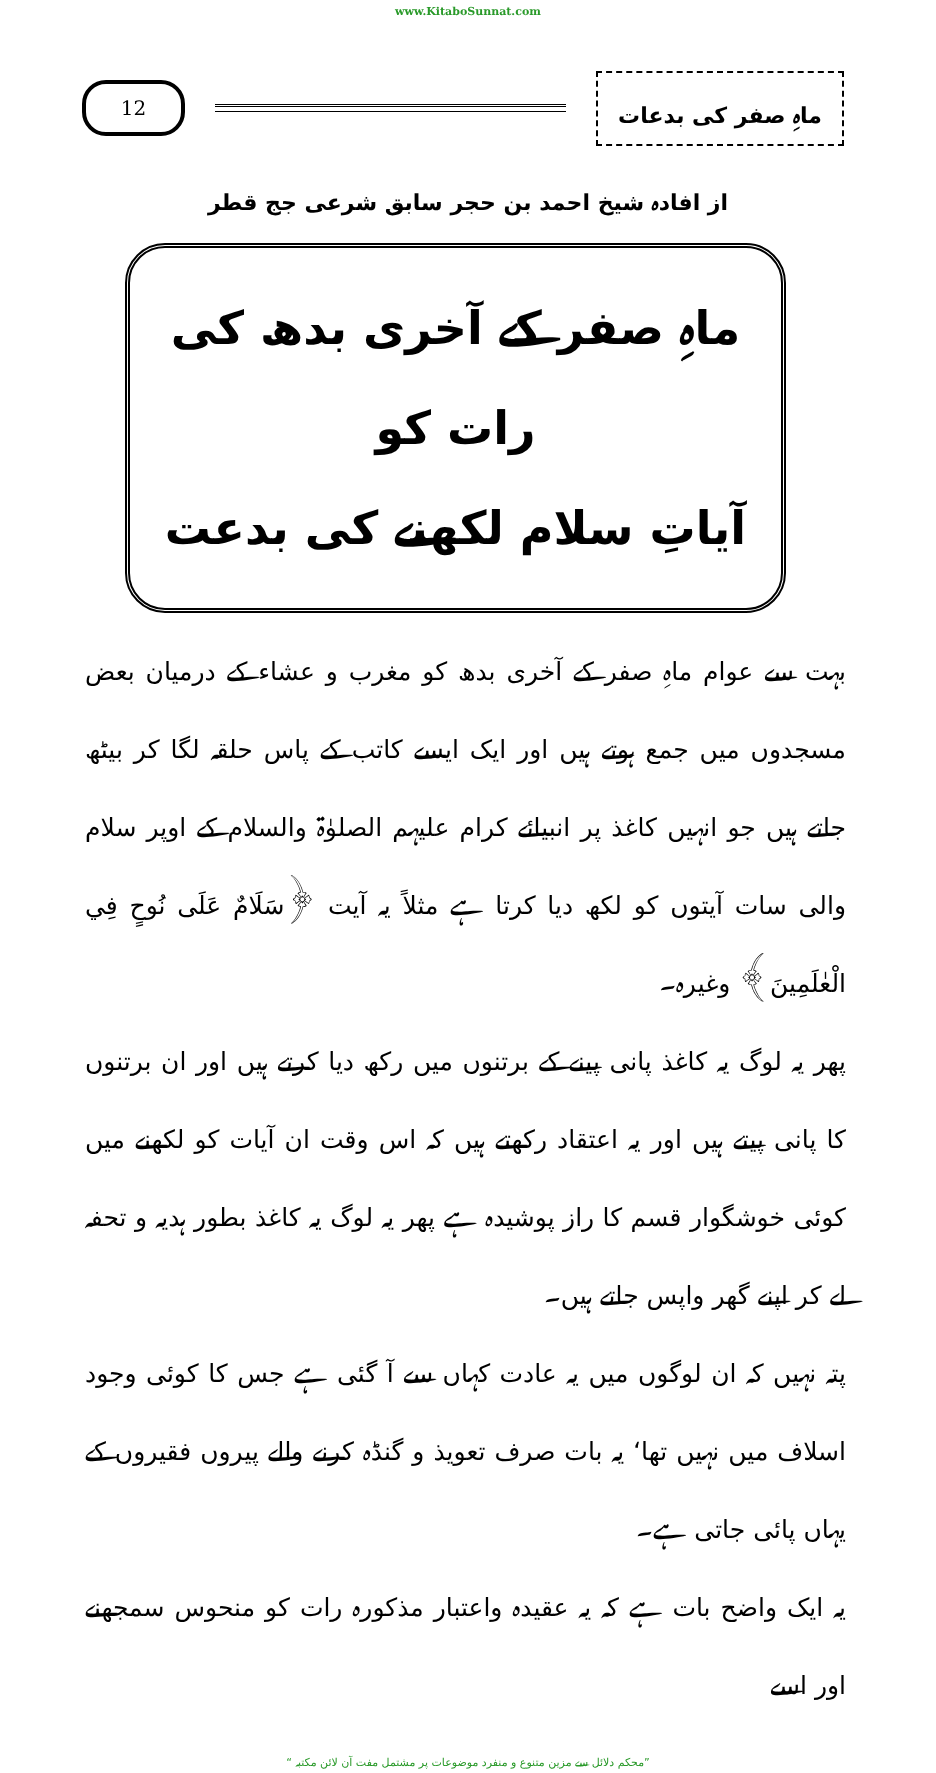www.KitaboSunnat.com
12
ماہِ صفر کی بدعات
از افادہ شیخ احمد بن حجر سابق شرعی جج قطر
ماہِ صفر کے آخری بدھ کی رات کو
آیاتِ سلام لکھنے کی بدعت
بہت سے عوام ماہِ صفر کے آخری بدھ کو مغرب و عشاء کے درمیان بعض مسجدوں میں جمع ہوتے ہیں اور ایک ایسے کاتب کے پاس حلقہ لگا کر بیٹھ جاتے ہیں جو انہیں کاغذ پر انبیائے کرام علیہم الصلوٰۃ والسلام کے اوپر سلام والی سات آیتوں کو لکھ دیا کرتا ہے مثلاً یہ آیت ﴿سَلَامٌ عَلَى نُوحٍ فِي الْعٰلَمِينَ﴾ وغیرہ۔
پھر یہ لوگ یہ کاغذ پانی پینے کے برتنوں میں رکھ دیا کرتے ہیں اور ان برتنوں کا پانی پیتے ہیں اور یہ اعتقاد رکھتے ہیں کہ اس وقت ان آیات کو لکھنے میں کوئی خوشگوار قسم کا راز پوشیدہ ہے پھر یہ لوگ یہ کاغذ بطور ہدیہ و تحفہ لے کر اپنے گھر واپس جاتے ہیں۔
پتہ نہیں کہ ان لوگوں میں یہ عادت کہاں سے آ گئی ہے جس کا کوئی وجود اسلاف میں نہیں تھا‘ یہ بات صرف تعویذ و گنڈہ کرنے والے پیروں فقیروں کے یہاں پائی جاتی ہے۔
یہ ایک واضح بات ہے کہ یہ عقیدہ واعتبار مذکورہ رات کو منحوس سمجھنے اور اسے
”محکم دلائل سے مزین متنوع و منفرد موضوعات پر مشتمل مفت آن لائن مکتبہ “